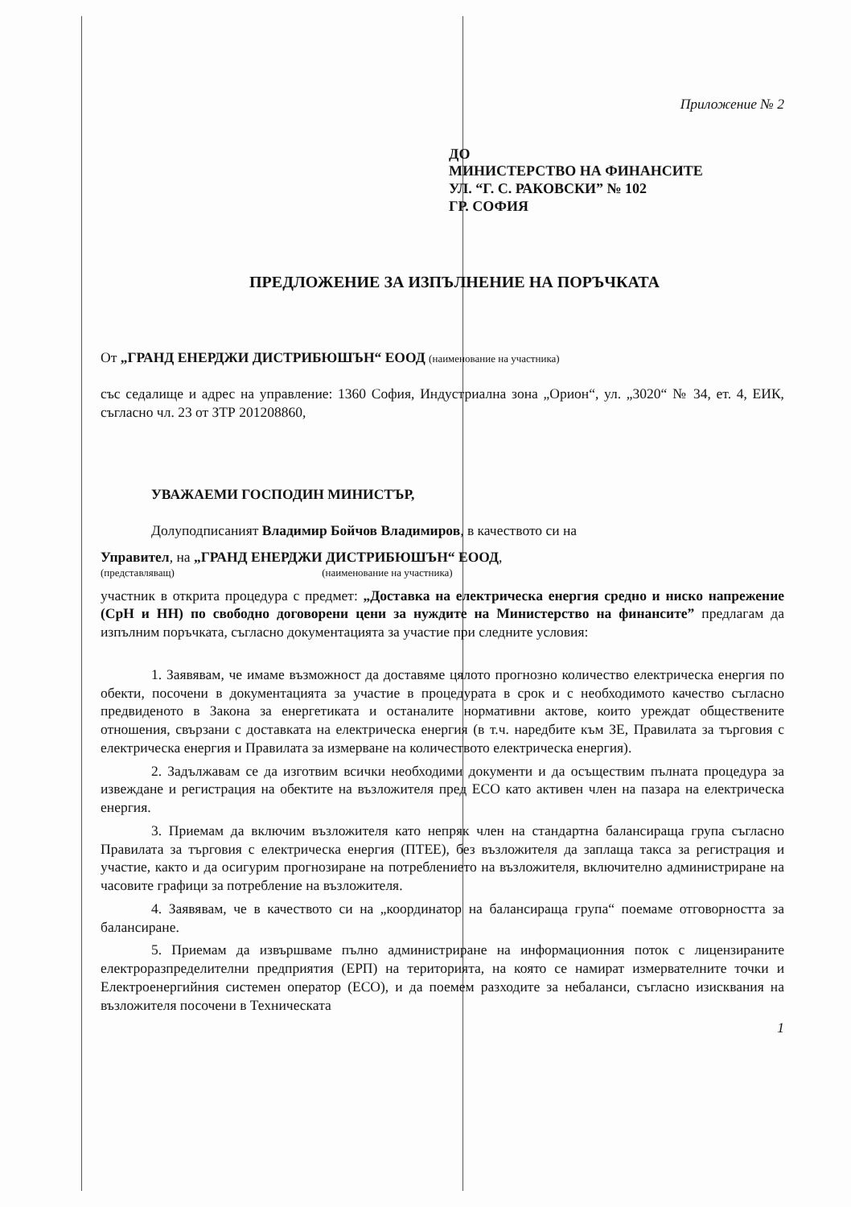Приложение № 2
ДО
МИНИСТЕРСТВО НА ФИНАНСИТЕ
УЛ. “Г. С. РАКОВСКИ” № 102
ГР. СОФИЯ
ПРЕДЛОЖЕНИЕ ЗА ИЗПЪЛНЕНИЕ НА ПОРЪЧКАТА
От „ГРАНД ЕНЕРДЖИ ДИСТРИБЮШЪН“ ЕООД (наименование на участника)
със седалище и адрес на управление: 1360 София, Индустриална зона „Орион“, ул. „3020“ № 34, ет. 4, ЕИК, съгласно чл. 23 от ЗТР 201208860,
УВАЖАЕМИ ГОСПОДИН МИНИСТЪР,
Долуподписаният Владимир Бойчов Владимиров, в качеството си на
Управител, на „ГРАНД ЕНЕРДЖИ ДИСТРИБЮШЪН“ ЕООД,
(представляващ) (наименование на участника)
участник в открита процедура с предмет: „Доставка на електрическа енергия средно и ниско напрежение (СрН и НН) по свободно договорени цени за нуждите на Министерство на финансите” предлагам да изпълним поръчката, съгласно документацията за участие при следните условия:
1. Заявявам, че имаме възможност да доставяме цялото прогнозно количество електрическа енергия по обекти, посочени в документацията за участие в процедурата в срок и с необходимото качество съгласно предвиденото в Закона за енергетиката и останалите нормативни актове, които уреждат обществените отношения, свързани с доставката на електрическа енергия (в т.ч. наредбите към ЗЕ, Правилата за търговия с електрическа енергия и Правилата за измерване на количеството електрическа енергия).
2. Задължавам се да изготвим всички необходими документи и да осъществим пълната процедура за извеждане и регистрация на обектите на възложителя пред ЕСО като активен член на пазара на електрическа енергия.
3. Приемам да включим възложителя като непряк член на стандартна балансираща група съгласно Правилата за търговия с електрическа енергия (ПТЕЕ), без възложителя да заплаща такса за регистрация и участие, както и да осигурим прогнозиране на потреблението на възложителя, включително администриране на часовите графици за потребление на възложителя.
4. Заявявам, че в качеството си на „координатор на балансираща група“ поемаме отговорността за балансиране.
5. Приемам да извършваме пълно администриране на информационния поток с лицензираните електроразпределителни предприятия (ЕРП) на територията, на която се намират измервателните точки и Електроенергийния системен оператор (ЕСО), и да поемем разходите за небаланси, съгласно изисквания на възложителя посочени в Техническата
1